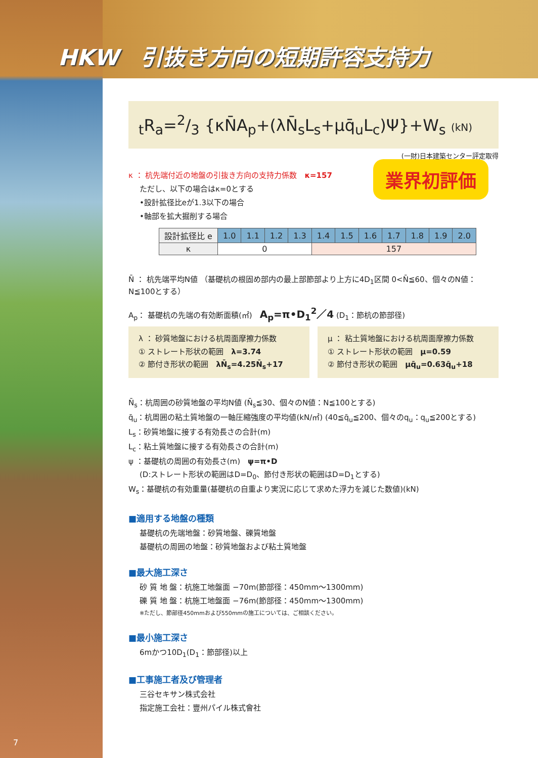HKW　引抜き方向の短期許容支持力
<sub>t</sub>R<sub>a</sub>=2/3 {κN̄A<sub>p</sub>+(λN̄<sub>s</sub>L<sub>s</sub>+μq̄<sub>u</sub>L<sub>c</sub>)Ψ}+W<sub>s</sub> (kN)
(一財)日本建築センター評定取得
業界初評価
κ ： 杭先端付近の地盤の引抜き方向の支持力係数　κ=157
ただし、以下の場合はκ=0とする
•設計拡径比eが1.3以下の場合
•軸部を拡大掘削する場合
| 設計拡径比 e | 1.0 | 1.1 | 1.2 | 1.3 | 1.4 | 1.5 | 1.6 | 1.7 | 1.8 | 1.9 | 2.0 |
| κ | 0 | | | | 157 | | | | | | |
N̄ ： 杭先端平均N値 （基礎杭の根固め部内の最上部節部より上方に4D<sub>1</sub>区間 0<N̄≦60、個々のN値：N≦100とする）
A<sub>p</sub>： 基礎杭の先端の有効断面積(㎡)　A<sub>p</sub>=π•D<sub>1</sub><sup>2</sup>／4 (D<sub>1</sub>：節杭の節部径)
λ ： 砂質地盤における杭周面摩擦力係数
① ストレート形状の範囲　λ=3.74
② 節付き形状の範囲　λN̄<sub>s</sub>=4.25N̄<sub>s</sub>+17
μ ： 粘土質地盤における杭周面摩擦力係数
① ストレート形状の範囲　μ=0.59
② 節付き形状の範囲　μq̄<sub>u</sub>=0.63q̄<sub>u</sub>+18
N̄<sub>s</sub>：杭周囲の砂質地盤の平均N値 (N̄<sub>s</sub>≦30、個々のN値：N≦100とする)
q̄<sub>u</sub>：杭周囲の粘土質地盤の一軸圧縮強度の平均値(kN/㎡) (40≦q̄<sub>u</sub>≦200、個々のq<sub>u</sub>：q<sub>u</sub>≦200とする)
L<sub>s</sub>：砂質地盤に接する有効長さの合計(m)
L<sub>c</sub>：粘土質地盤に接する有効長さの合計(m)
ψ ：基礎杭の周囲の有効長さ(m)　ψ=π•D
(D:ストレート形状の範囲はD=D<sub>0</sub>、節付き形状の範囲はD=D<sub>1</sub>とする)
W<sub>s</sub>：基礎杭の有効重量(基礎杭の自重より実況に応じて求めた浮力を減じた数値)(kN)
■適用する地盤の種類
基礎杭の先端地盤：砂質地盤、礫質地盤
基礎杭の周囲の地盤：砂質地盤および粘土質地盤
■最大施工深さ
砂 質 地 盤：杭施工地盤面 −70m(節部径：450mm〜1300mm)
礫 質 地 盤：杭施工地盤面 −76m(節部径：450mm〜1300mm)
※ただし、節部径450mmおよび550mmの施工については、ご相談ください。
■最小施工深さ
6mかつ10D<sub>1</sub>(D<sub>1</sub>：節部径)以上
■工事施工者及び管理者
三谷セキサン株式会社
指定施工会社：豐州パイル株式會社
7